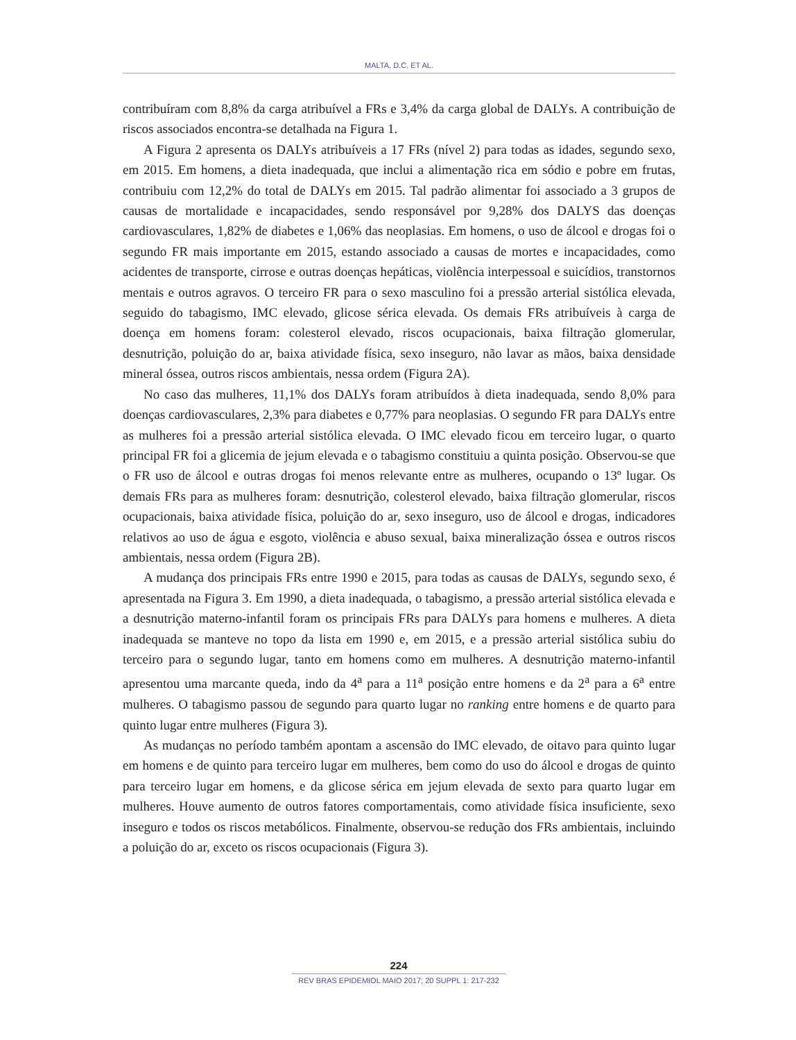MALTA, D.C. ET AL.
contribuíram com 8,8% da carga atribuível a FRs e 3,4% da carga global de DALYs. A contribuição de riscos associados encontra-se detalhada na Figura 1.
A Figura 2 apresenta os DALYs atribuíveis a 17 FRs (nível 2) para todas as idades, segundo sexo, em 2015. Em homens, a dieta inadequada, que inclui a alimentação rica em sódio e pobre em frutas, contribuiu com 12,2% do total de DALYs em 2015. Tal padrão alimentar foi associado a 3 grupos de causas de mortalidade e incapacidades, sendo responsável por 9,28% dos DALYS das doenças cardiovasculares, 1,82% de diabetes e 1,06% das neoplasias. Em homens, o uso de álcool e drogas foi o segundo FR mais importante em 2015, estando associado a causas de mortes e incapacidades, como acidentes de transporte, cirrose e outras doenças hepáticas, violência interpessoal e suicídios, transtornos mentais e outros agravos. O terceiro FR para o sexo masculino foi a pressão arterial sistólica elevada, seguido do tabagismo, IMC elevado, glicose sérica elevada. Os demais FRs atribuíveis à carga de doença em homens foram: colesterol elevado, riscos ocupacionais, baixa filtração glomerular, desnutrição, poluição do ar, baixa atividade física, sexo inseguro, não lavar as mãos, baixa densidade mineral óssea, outros riscos ambientais, nessa ordem (Figura 2A).
No caso das mulheres, 11,1% dos DALYs foram atribuídos à dieta inadequada, sendo 8,0% para doenças cardiovasculares, 2,3% para diabetes e 0,77% para neoplasias. O segundo FR para DALYs entre as mulheres foi a pressão arterial sistólica elevada. O IMC elevado ficou em terceiro lugar, o quarto principal FR foi a glicemia de jejum elevada e o tabagismo constituiu a quinta posição. Observou-se que o FR uso de álcool e outras drogas foi menos relevante entre as mulheres, ocupando o 13º lugar. Os demais FRs para as mulheres foram: desnutrição, colesterol elevado, baixa filtração glomerular, riscos ocupacionais, baixa atividade física, poluição do ar, sexo inseguro, uso de álcool e drogas, indicadores relativos ao uso de água e esgoto, violência e abuso sexual, baixa mineralização óssea e outros riscos ambientais, nessa ordem (Figura 2B).
A mudança dos principais FRs entre 1990 e 2015, para todas as causas de DALYs, segundo sexo, é apresentada na Figura 3. Em 1990, a dieta inadequada, o tabagismo, a pressão arterial sistólica elevada e a desnutrição materno-infantil foram os principais FRs para DALYs para homens e mulheres. A dieta inadequada se manteve no topo da lista em 1990 e, em 2015, e a pressão arterial sistólica subiu do terceiro para o segundo lugar, tanto em homens como em mulheres. A desnutrição materno-infantil apresentou uma marcante queda, indo da 4<sup>a</sup> para a 11<sup>a</sup> posição entre homens e da 2<sup>a</sup> para a 6<sup>a</sup> entre mulheres. O tabagismo passou de segundo para quarto lugar no ranking entre homens e de quarto para quinto lugar entre mulheres (Figura 3).
As mudanças no período também apontam a ascensão do IMC elevado, de oitavo para quinto lugar em homens e de quinto para terceiro lugar em mulheres, bem como do uso do álcool e drogas de quinto para terceiro lugar em homens, e da glicose sérica em jejum elevada de sexto para quarto lugar em mulheres. Houve aumento de outros fatores comportamentais, como atividade física insuficiente, sexo inseguro e todos os riscos metabólicos. Finalmente, observou-se redução dos FRs ambientais, incluindo a poluição do ar, exceto os riscos ocupacionais (Figura 3).
224
REV BRAS EPIDEMIOL MAIO 2017; 20 SUPPL 1: 217-232